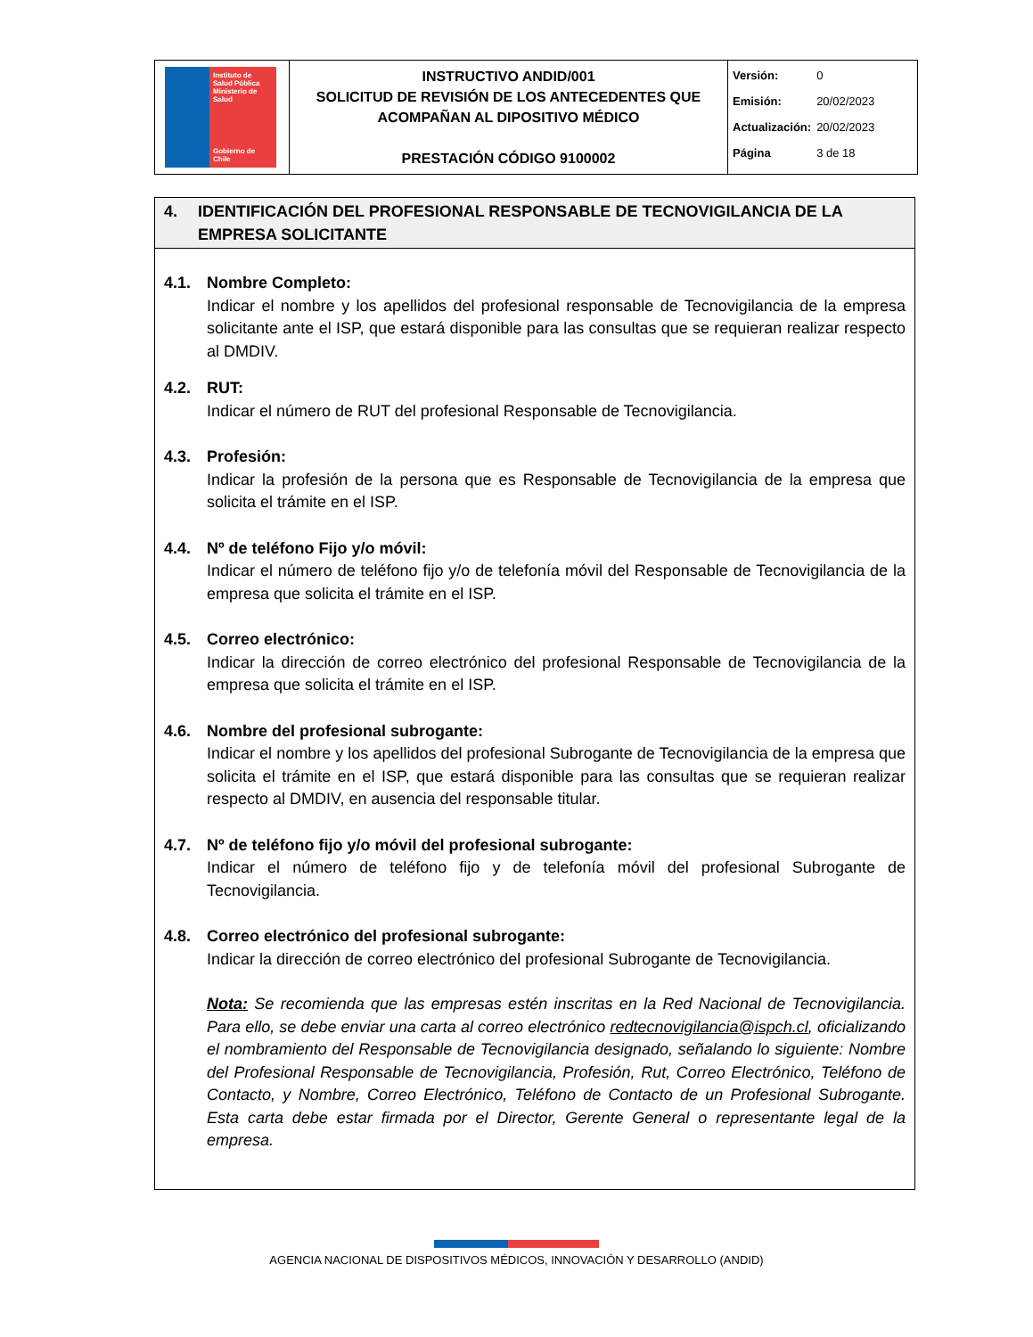| Instituto de Salud Pública Ministerio de Salud Gobierno de Chile | INSTRUCTIVO ANDID/001 SOLICITUD DE REVISIÓN DE LOS ANTECEDENTES QUE ACOMPAÑAN AL DIPOSITIVO MÉDICO PRESTACIÓN CÓDIGO 9100002 | / Versión: / 0 / / Emisión: / 20/02/2023 / / Actualización: / 20/02/2023 / / Página / 3 de 18 / |
4. IDENTIFICACIÓN DEL PROFESIONAL RESPONSABLE DE TECNOVIGILANCIA DE LA EMPRESA SOLICITANTE
4.1. Nombre Completo:
Indicar el nombre y los apellidos del profesional responsable de Tecnovigilancia de la empresa solicitante ante el ISP, que estará disponible para las consultas que se requieran realizar respecto al DMDIV.
4.2. RUT:
Indicar el número de RUT del profesional Responsable de Tecnovigilancia.
4.3. Profesión:
Indicar la profesión de la persona que es Responsable de Tecnovigilancia de la empresa que solicita el trámite en el ISP.
4.4. Nº de teléfono Fijo y/o móvil:
Indicar el número de teléfono fijo y/o de telefonía móvil del Responsable de Tecnovigilancia de la empresa que solicita el trámite en el ISP.
4.5. Correo electrónico:
Indicar la dirección de correo electrónico del profesional Responsable de Tecnovigilancia de la empresa que solicita el trámite en el ISP.
4.6. Nombre del profesional subrogante:
Indicar el nombre y los apellidos del profesional Subrogante de Tecnovigilancia de la empresa que solicita el trámite en el ISP, que estará disponible para las consultas que se requieran realizar respecto al DMDIV, en ausencia del responsable titular.
4.7. Nº de teléfono fijo y/o móvil del profesional subrogante:
Indicar el número de teléfono fijo y de telefonía móvil del profesional Subrogante de Tecnovigilancia.
4.8. Correo electrónico del profesional subrogante:
Indicar la dirección de correo electrónico del profesional Subrogante de Tecnovigilancia.
Nota: Se recomienda que las empresas estén inscritas en la Red Nacional de Tecnovigilancia. Para ello, se debe enviar una carta al correo electrónico redtecnovigilancia@ispch.cl, oficializando el nombramiento del Responsable de Tecnovigilancia designado, señalando lo siguiente: Nombre del Profesional Responsable de Tecnovigilancia, Profesión, Rut, Correo Electrónico, Teléfono de Contacto, y Nombre, Correo Electrónico, Teléfono de Contacto de un Profesional Subrogante. Esta carta debe estar firmada por el Director, Gerente General o representante legal de la empresa.
AGENCIA NACIONAL DE DISPOSITIVOS MÉDICOS, INNOVACIÓN Y DESARROLLO (ANDID)